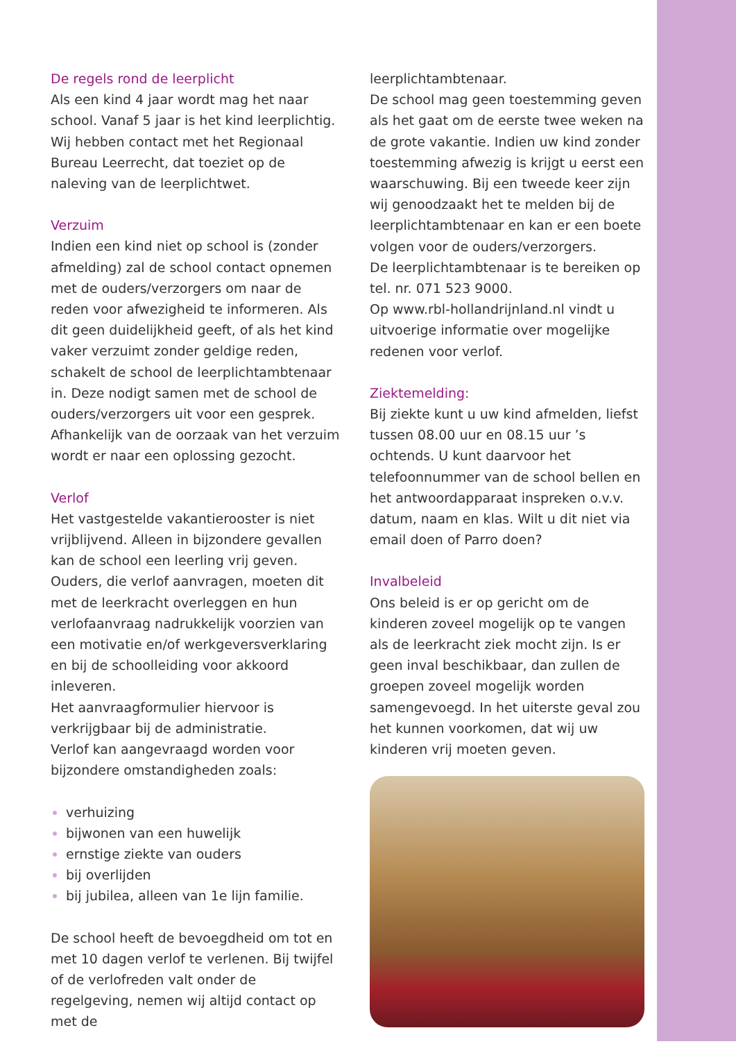De regels rond de leerplicht
Als een kind 4 jaar wordt mag het naar school. Vanaf 5 jaar is het kind leerplichtig. Wij hebben contact met het Regionaal Bureau Leerrecht, dat toeziet op de naleving van de leerplichtwet.
Verzuim
Indien een kind niet op school is (zonder afmelding) zal de school contact opnemen met de ouders/verzorgers om naar de reden voor afwezigheid te informeren. Als dit geen duidelijkheid geeft, of als het kind vaker verzuimt zonder geldige reden, schakelt de school de leerplichtambtenaar in. Deze nodigt samen met de school de ouders/verzorgers uit voor een gesprek. Afhankelijk van de oorzaak van het verzuim wordt er naar een oplossing gezocht.
Verlof
Het vastgestelde vakantierooster is niet vrijblijvend. Alleen in bijzondere gevallen kan de school een leerling vrij geven. Ouders, die verlof aanvragen, moeten dit met de leerkracht overleggen en hun verlofaanvraag nadrukkelijk voorzien van een motivatie en/of werkgeversverklaring en bij de schoolleiding voor akkoord inleveren.
Het aanvraagformulier hiervoor is verkrijgbaar bij de administratie.
Verlof kan aangevraagd worden voor bijzondere omstandigheden zoals:
verhuizing
bijwonen van een huwelijk
ernstige ziekte van ouders
bij overlijden
bij jubilea, alleen van 1e lijn familie.
De school heeft de bevoegdheid om tot en met 10 dagen verlof te verlenen. Bij twijfel of de verlofreden valt onder de regelgeving, nemen wij altijd contact op met de
leerplichtambtenaar.
De school mag geen toestemming geven als het gaat om de eerste twee weken na de grote vakantie. Indien uw kind zonder toestemming afwezig is krijgt u eerst een waarschuwing. Bij een tweede keer zijn wij genoodzaakt het te melden bij de leerplichtambtenaar en kan er een boete volgen voor de ouders/verzorgers.
De leerplichtambtenaar is te bereiken op tel. nr. 071 523 9000.
Op www.rbl-hollandrijnland.nl vindt u uitvoerige informatie over mogelijke redenen voor verlof.
Ziektemelding:
Bij ziekte kunt u uw kind afmelden, liefst tussen 08.00 uur en 08.15 uur ’s ochtends. U kunt daarvoor het telefoonnummer van de school bellen en het antwoordapparaat inspreken o.v.v. datum, naam en klas. Wilt u dit niet via email doen of Parro doen?
Invalbeleid
Ons beleid is er op gericht om de kinderen zoveel mogelijk op te vangen als de leerkracht ziek mocht zijn. Is er geen inval beschikbaar, dan zullen de groepen zoveel mogelijk worden samengevoegd. In het uiterste geval zou het kunnen voorkomen, dat wij uw kinderen vrij moeten geven.